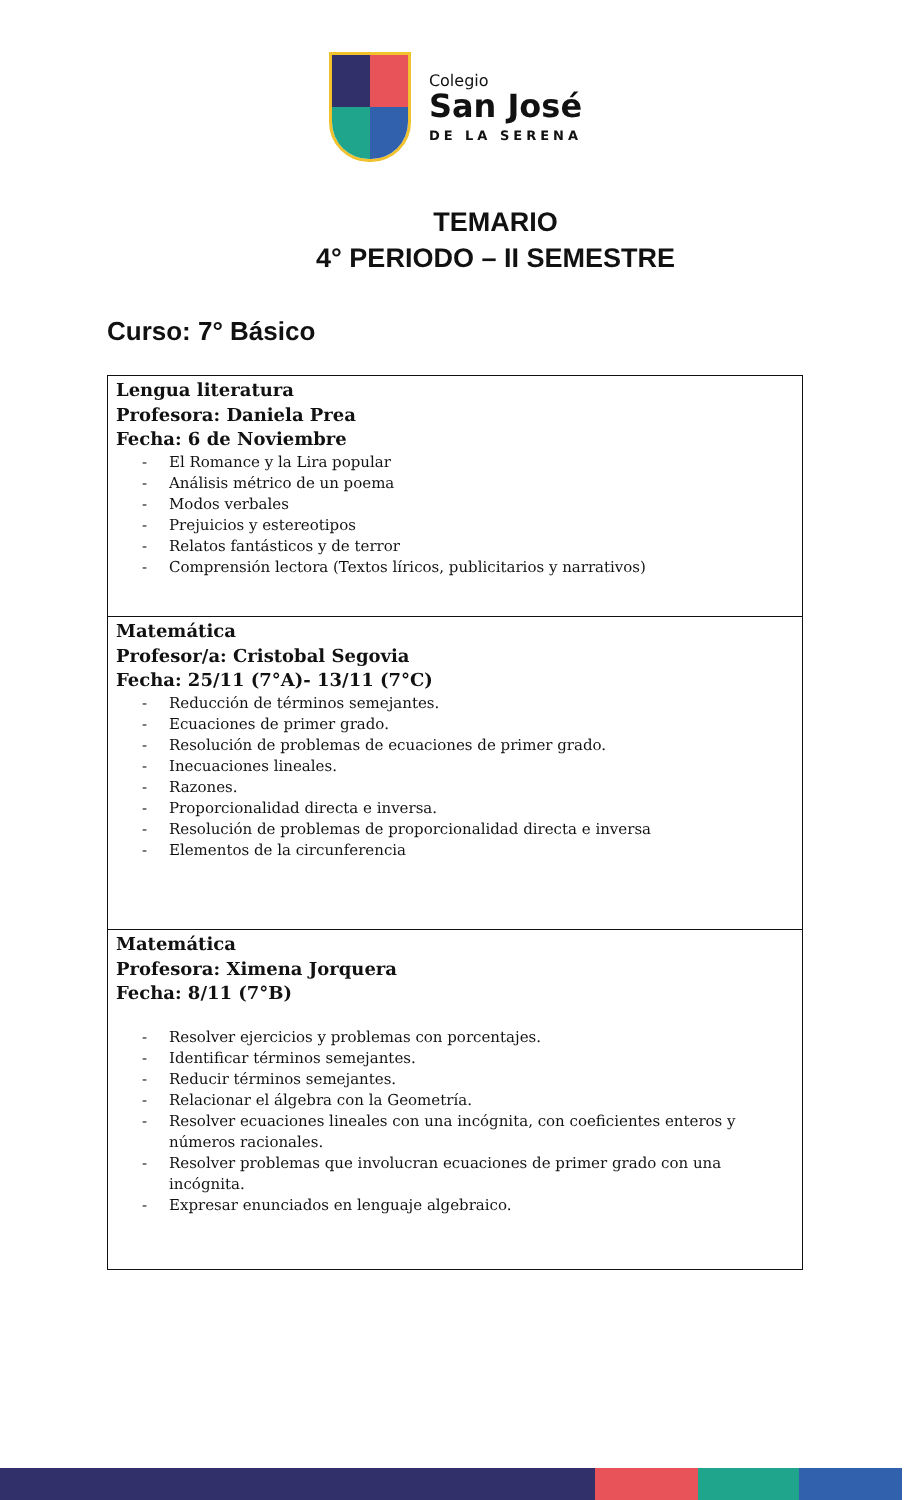Colegio
San José
DE LA SERENA
TEMARIO
4° PERIODO – II SEMESTRE
Curso: 7° Básico
| Lengua literatura Profesora: Daniela Prea Fecha: 6 de Noviembre - El Romance y la Lira popular - Análisis métrico de un poema - Modos verbales - Prejuicios y estereotipos - Relatos fantásticos y de terror - Comprensión lectora (Textos líricos, publicitarios y narrativos) |
| Matemática Profesor/a: Cristobal Segovia Fecha: 25/11 (7°A)- 13/11 (7°C) - Reducción de términos semejantes. - Ecuaciones de primer grado. - Resolución de problemas de ecuaciones de primer grado. - Inecuaciones lineales. - Razones. - Proporcionalidad directa e inversa. - Resolución de problemas de proporcionalidad directa e inversa - Elementos de la circunferencia |
| Matemática Profesora: Ximena Jorquera Fecha: 8/11 (7°B) - Resolver ejercicios y problemas con porcentajes. - Identificar términos semejantes. - Reducir términos semejantes. - Relacionar el álgebra con la Geometría. - Resolver ecuaciones lineales con una incógnita, con coeficientes enteros y números racionales. - Resolver problemas que involucran ecuaciones de primer grado con una incógnita. - Expresar enunciados en lenguaje algebraico. |